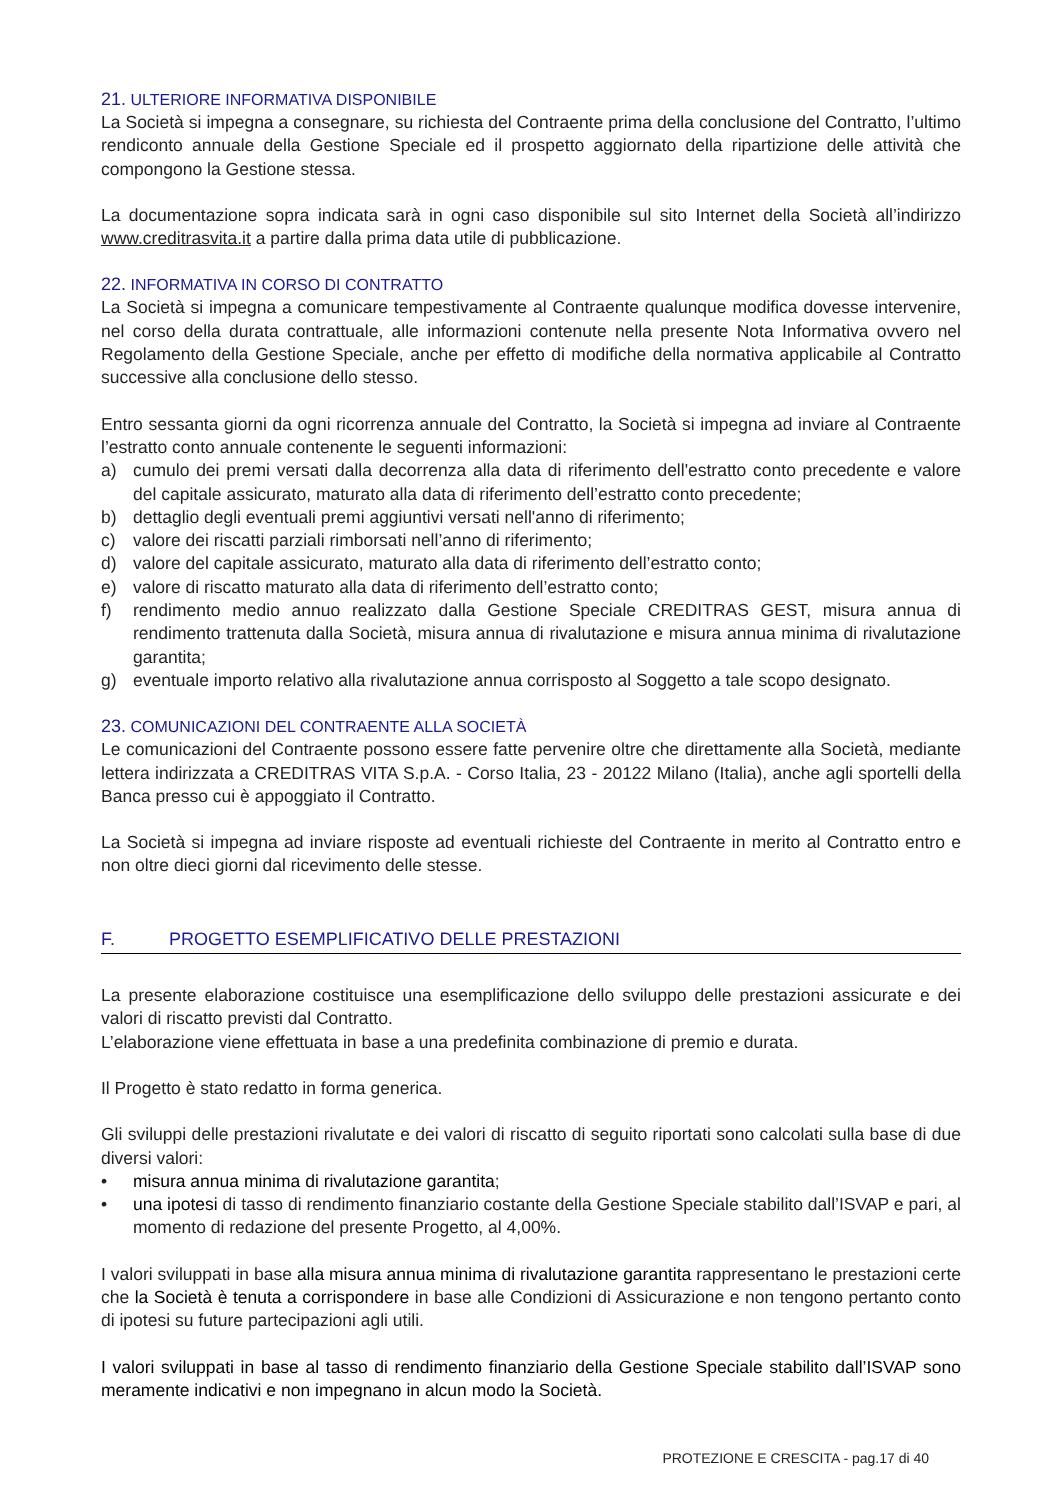21. ULTERIORE INFORMATIVA DISPONIBILE
La Società si impegna a consegnare, su richiesta del Contraente prima della conclusione del Contratto, l’ultimo rendiconto annuale della Gestione Speciale ed il prospetto aggiornato della ripartizione delle attività che compongono la Gestione stessa.
La documentazione sopra indicata sarà in ogni caso disponibile sul sito Internet della Società all’indirizzo www.creditrasvita.it a partire dalla prima data utile di pubblicazione.
22. INFORMATIVA IN CORSO DI CONTRATTO
La Società si impegna a comunicare tempestivamente al Contraente qualunque modifica dovesse intervenire, nel corso della durata contrattuale, alle informazioni contenute nella presente Nota Informativa ovvero nel Regolamento della Gestione Speciale, anche per effetto di modifiche della normativa applicabile al Contratto successive alla conclusione dello stesso.
Entro sessanta giorni da ogni ricorrenza annuale del Contratto, la Società si impegna ad inviare al Contraente l’estratto conto annuale contenente le seguenti informazioni:
a) cumulo dei premi versati dalla decorrenza alla data di riferimento dell'estratto conto precedente e valore del capitale assicurato, maturato alla data di riferimento dell’estratto conto precedente;
b) dettaglio degli eventuali premi aggiuntivi versati nell'anno di riferimento;
c) valore dei riscatti parziali rimborsati nell’anno di riferimento;
d) valore del capitale assicurato, maturato alla data di riferimento dell’estratto conto;
e) valore di riscatto maturato alla data di riferimento dell’estratto conto;
f) rendimento medio annuo realizzato dalla Gestione Speciale CREDITRAS GEST, misura annua di rendimento trattenuta dalla Società, misura annua di rivalutazione e misura annua minima di rivalutazione garantita;
g) eventuale importo relativo alla rivalutazione annua corrisposto al Soggetto a tale scopo designato.
23. COMUNICAZIONI DEL CONTRAENTE ALLA SOCIETÀ
Le comunicazioni del Contraente possono essere fatte pervenire oltre che direttamente alla Società, mediante lettera indirizzata a CREDITRAS VITA S.p.A. - Corso Italia, 23 - 20122 Milano (Italia), anche agli sportelli della Banca presso cui è appoggiato il Contratto.
La Società si impegna ad inviare risposte ad eventuali richieste del Contraente in merito al Contratto entro e non oltre dieci giorni dal ricevimento delle stesse.
F. PROGETTO ESEMPLIFICATIVO DELLE PRESTAZIONI
La presente elaborazione costituisce una esemplificazione dello sviluppo delle prestazioni assicurate e dei valori di riscatto previsti dal Contratto.
L’elaborazione viene effettuata in base a una predefinita combinazione di premio e durata.
Il Progetto è stato redatto in forma generica.
Gli sviluppi delle prestazioni rivalutate e dei valori di riscatto di seguito riportati sono calcolati sulla base di due diversi valori:
• misura annua minima di rivalutazione garantita;
• una ipotesi di tasso di rendimento finanziario costante della Gestione Speciale stabilito dall’ISVAP e pari, al momento di redazione del presente Progetto, al 4,00%.
I valori sviluppati in base alla misura annua minima di rivalutazione garantita rappresentano le prestazioni certe che la Società è tenuta a corrispondere in base alle Condizioni di Assicurazione e non tengono pertanto conto di ipotesi su future partecipazioni agli utili.
I valori sviluppati in base al tasso di rendimento finanziario della Gestione Speciale stabilito dall’ISVAP sono meramente indicativi e non impegnano in alcun modo la Società.
PROTEZIONE E CRESCITA - pag.17 di 40